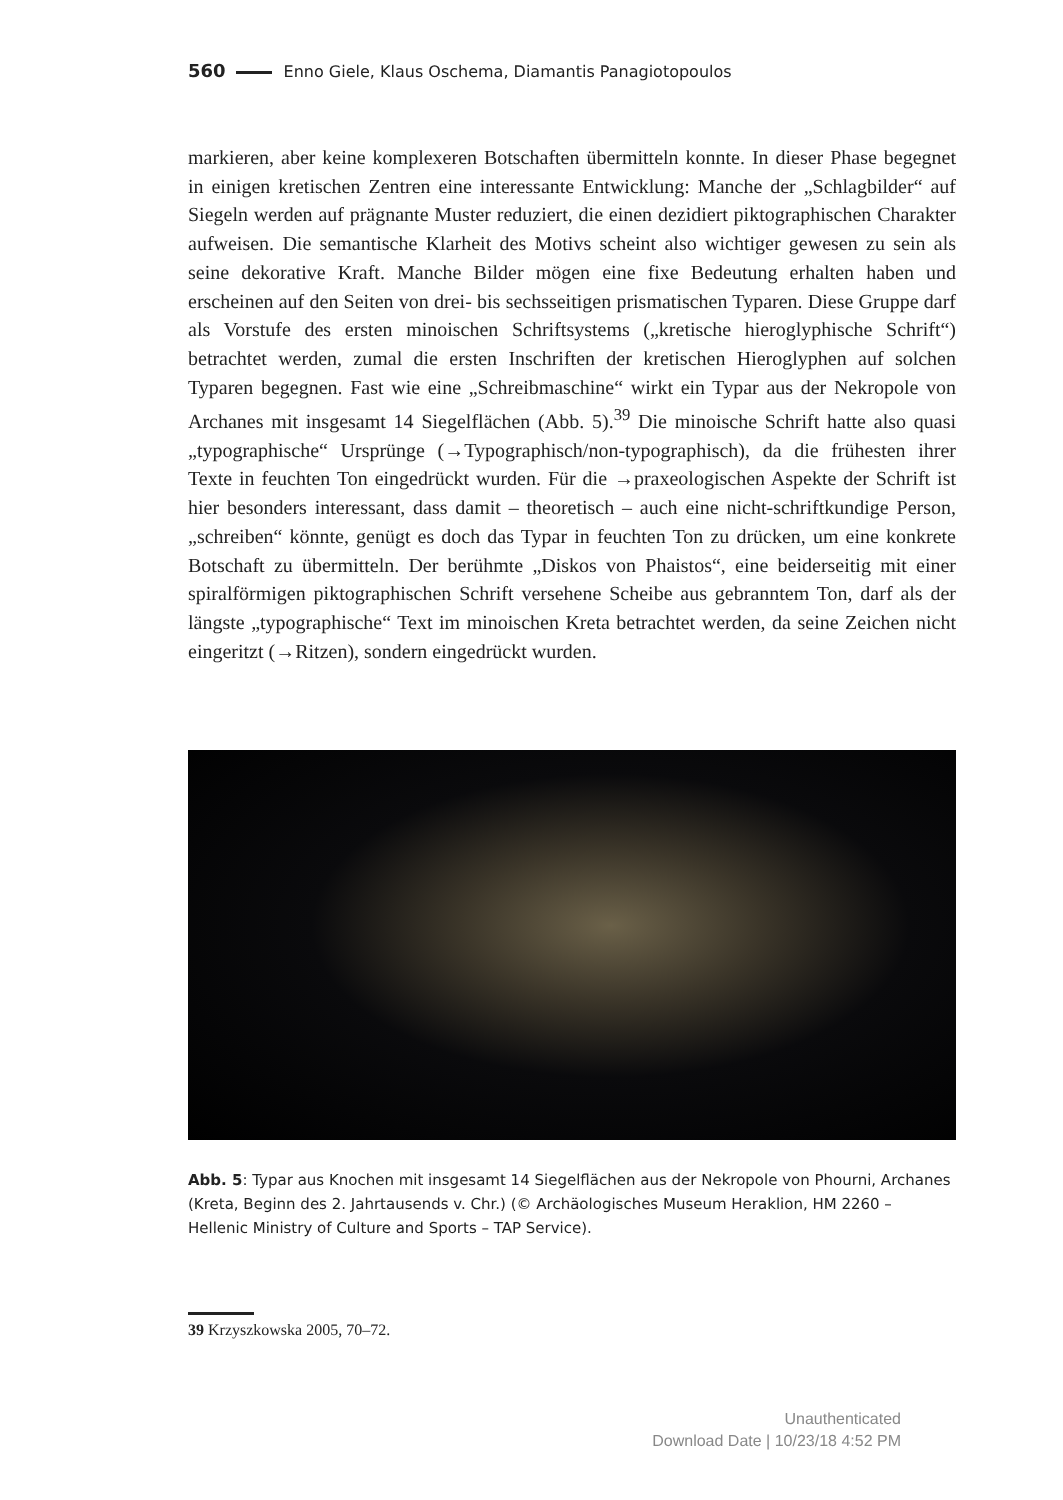560 Enno Giele, Klaus Oschema, Diamantis Panagiotopoulos
markieren, aber keine komplexeren Botschaften übermitteln konnte. In dieser Phase begegnet in einigen kretischen Zentren eine interessante Entwicklung: Manche der „Schlagbilder“ auf Siegeln werden auf prägnante Muster reduziert, die einen dezidiert piktographischen Charakter aufweisen. Die semantische Klarheit des Motivs scheint also wichtiger gewesen zu sein als seine dekorative Kraft. Manche Bilder mögen eine fixe Bedeutung erhalten haben und erscheinen auf den Seiten von drei- bis sechsseitigen prismatischen Typaren. Diese Gruppe darf als Vorstufe des ersten minoischen Schriftsystems („kretische hieroglyphische Schrift“) betrachtet werden, zumal die ersten Inschriften der kretischen Hieroglyphen auf solchen Typaren begegnen. Fast wie eine „Schreibmaschine“ wirkt ein Typar aus der Nekropole von Archanes mit insgesamt 14 Siegelflächen (Abb. 5).<sup>39</sup> Die minoische Schrift hatte also quasi „typographische“ Ursprünge (→Typographisch/non-typographisch), da die frühesten ihrer Texte in feuchten Ton eingedrückt wurden. Für die →praxeologischen Aspekte der Schrift ist hier besonders interessant, dass damit – theoretisch – auch eine nicht-schriftkundige Person, „schreiben“ könnte, genügt es doch das Typar in feuchten Ton zu drücken, um eine konkrete Botschaft zu übermitteln. Der berühmte „Diskos von Phaistos“, eine beiderseitig mit einer spiralförmigen piktographischen Schrift versehene Scheibe aus gebranntem Ton, darf als der längste „typographische“ Text im minoischen Kreta betrachtet werden, da seine Zeichen nicht eingeritzt (→Ritzen), sondern eingedrückt wurden.
Abb. 5: Typar aus Knochen mit insgesamt 14 Siegelflächen aus der Nekropole von Phourni, Archanes (Kreta, Beginn des 2. Jahrtausends v. Chr.) (© Archäologisches Museum Heraklion, HM 2260 – Hellenic Ministry of Culture and Sports – TAP Service).
39 Krzyszkowska 2005, 70–72.
Unauthenticated
Download Date | 10/23/18 4:52 PM